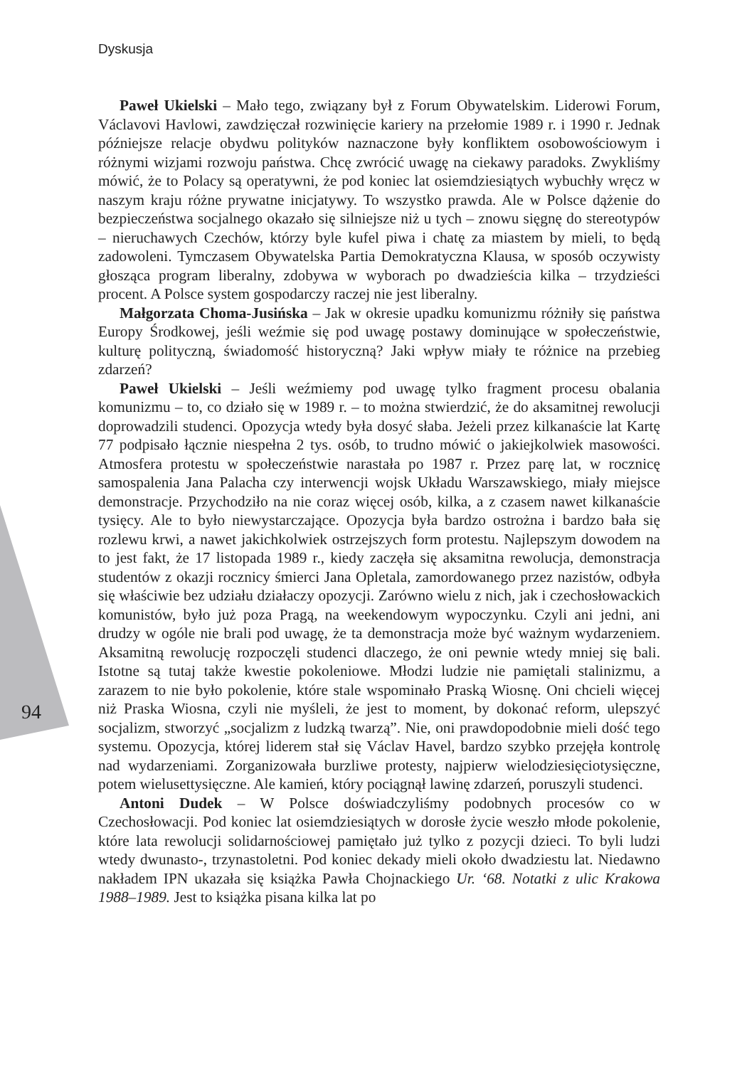Dyskusja
Paweł Ukielski – Mało tego, związany był z Forum Obywatelskim. Liderowi Forum, Václavovi Havlowi, zawdzięczał rozwinięcie kariery na przełomie 1989 r. i 1990 r. Jednak późniejsze relacje obydwu polityków naznaczone były konfliktem osobowościowym i różnymi wizjami rozwoju państwa. Chcę zwrócić uwagę na ciekawy paradoks. Zwykliśmy mówić, że to Polacy są operatywni, że pod koniec lat osiemdziesiątych wybuchły wręcz w naszym kraju różne prywatne inicjatywy. To wszystko prawda. Ale w Polsce dążenie do bezpieczeństwa socjalnego okazało się silniejsze niż u tych – znowu sięgnę do stereotypów – nieruchawych Czechów, którzy byle kufel piwa i chatę za miastem by mieli, to będą zadowoleni. Tymczasem Obywatelska Partia Demokratyczna Klausa, w sposób oczywisty głosząca program liberalny, zdobywa w wyborach po dwadzieścia kilka – trzydzieści procent. A Polsce system gospodarczy raczej nie jest liberalny.
Małgorzata Choma-Jusińska – Jak w okresie upadku komunizmu różniły się państwa Europy Środkowej, jeśli weźmie się pod uwagę postawy dominujące w społeczeństwie, kulturę polityczną, świadomość historyczną? Jaki wpływ miały te różnice na przebieg zdarzeń?
Paweł Ukielski – Jeśli weźmiemy pod uwagę tylko fragment procesu obalania komunizmu – to, co działo się w 1989 r. – to można stwierdzić, że do aksamitnej rewolucji doprowadzili studenci. Opozycja wtedy była dosyć słaba. Jeżeli przez kilkanaście lat Kartę 77 podpisało łącznie niespełna 2 tys. osób, to trudno mówić o jakiejkolwiek masowości. Atmosfera protestu w społeczeństwie narastała po 1987 r. Przez parę lat, w rocznicę samospalenia Jana Palacha czy interwencji wojsk Układu Warszawskiego, miały miejsce demonstracje. Przychodziło na nie coraz więcej osób, kilka, a z czasem nawet kilkanaście tysięcy. Ale to było niewystarczające. Opozycja była bardzo ostrożna i bardzo bała się rozlewu krwi, a nawet jakichkolwiek ostrzejszych form protestu. Najlepszym dowodem na to jest fakt, że 17 listopada 1989 r., kiedy zaczęła się aksamitna rewolucja, demonstracja studentów z okazji rocznicy śmierci Jana Opletala, zamordowanego przez nazistów, odbyła się właściwie bez udziału działaczy opozycji. Zarówno wielu z nich, jak i czechosłowackich komunistów, było już poza Pragą, na weekendowym wypoczynku. Czyli ani jedni, ani drudzy w ogóle nie brali pod uwagę, że ta demonstracja może być ważnym wydarzeniem. Aksamitną rewolucję rozpoczęli studenci dlaczego, że oni pewnie wtedy mniej się bali. Istotne są tutaj także kwestie pokoleniowe. Młodzi ludzie nie pamiętali stalinizmu, a zarazem to nie było pokolenie, które stale wspominało Praską Wiosnę. Oni chcieli więcej niż Praska Wiosna, czyli nie myśleli, że jest to moment, by dokonać reform, ulepszyć socjalizm, stworzyć „socjalizm z ludzką twarzą”. Nie, oni prawdopodobnie mieli dość tego systemu. Opozycja, której liderem stał się Václav Havel, bardzo szybko przejęła kontrolę nad wydarzeniami. Zorganizowała burzliwe protesty, najpierw wielodziesięciotysięczne, potem wielusettysięczne. Ale kamień, który pociągnął lawinę zdarzeń, poruszyli studenci.
Antoni Dudek – W Polsce doświadczyliśmy podobnych procesów co w Czechosłowacji. Pod koniec lat osiemdziesiątych w dorosłe życie weszło młode pokolenie, które lata rewolucji solidarnościowej pamiętało już tylko z pozycji dzieci. To byli ludzi wtedy dwunasto-, trzynastoletni. Pod koniec dekady mieli około dwadziestu lat. Niedawno nakładem IPN ukazała się książka Pawła Chojnackiego Ur. ‘68. Notatki z ulic Krakowa 1988–1989. Jest to książka pisana kilka lat po
94